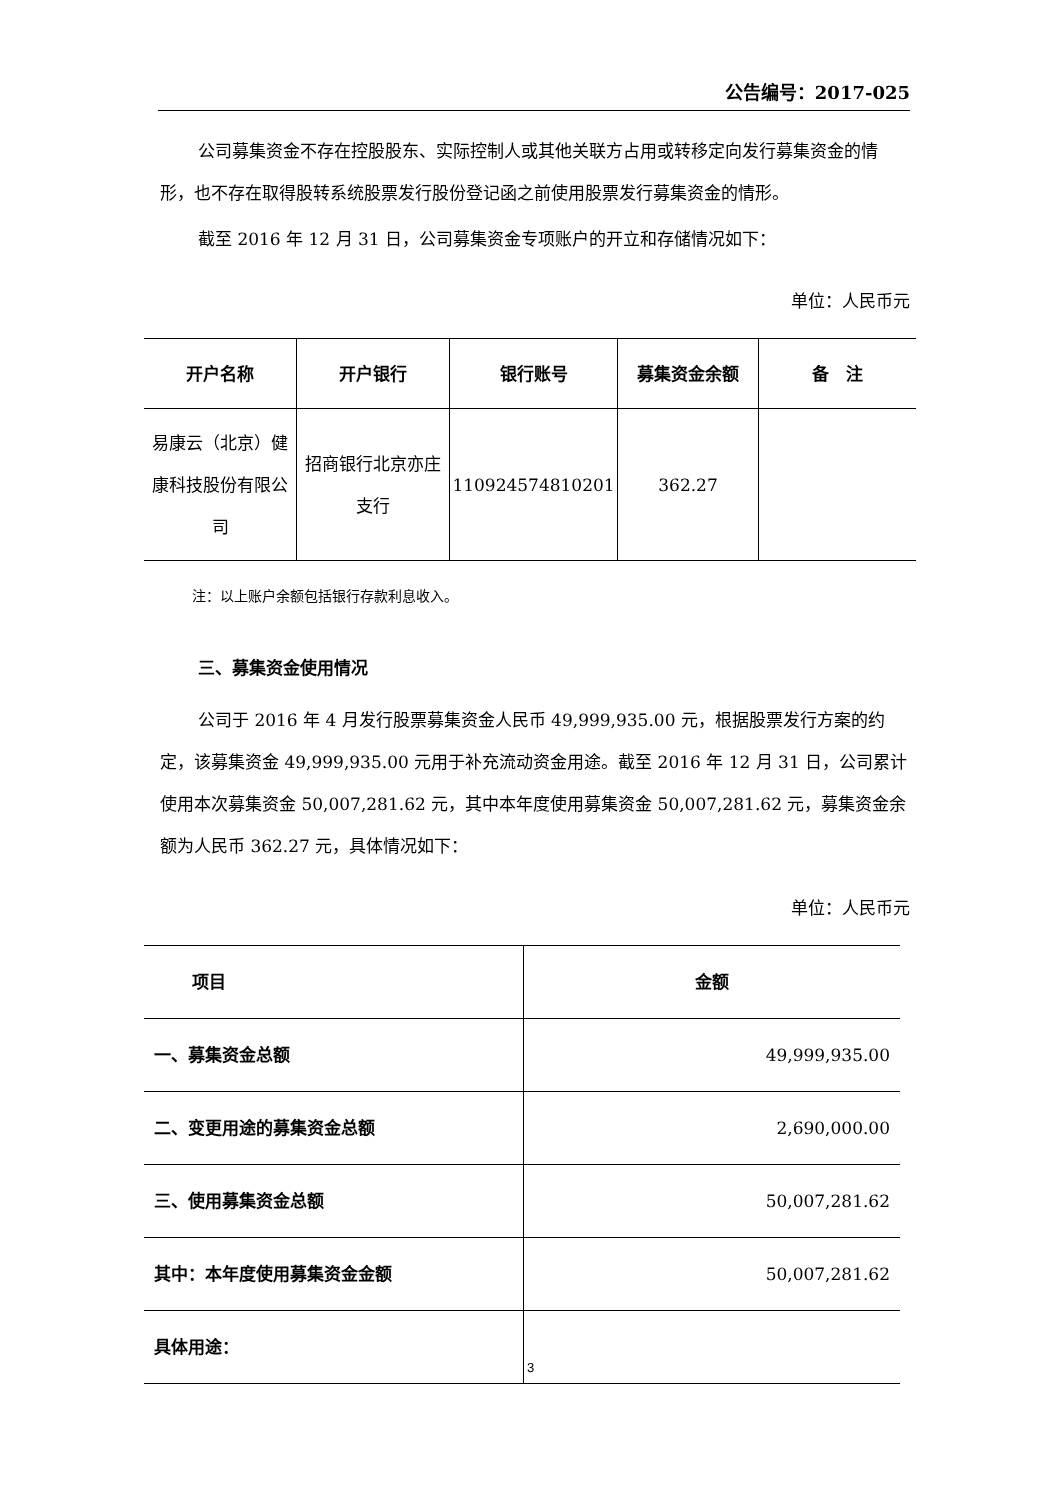公告编号：2017-025
公司募集资金不存在控股股东、实际控制人或其他关联方占用或转移定向发行募集资金的情形，也不存在取得股转系统股票发行股份登记函之前使用股票发行募集资金的情形。
截至 2016 年 12 月 31 日，公司募集资金专项账户的开立和存储情况如下：
单位：人民币元
| 开户名称 | 开户银行 | 银行账号 | 募集资金余额 | 备 注 |
| --- | --- | --- | --- | --- |
| 易康云（北京）健康科技股份有限公司 | 招商银行北京亦庄支行 | 110924574810201 | 362.27 | |
注：以上账户余额包括银行存款利息收入。
三、募集资金使用情况
公司于 2016 年 4 月发行股票募集资金人民币 49,999,935.00 元，根据股票发行方案的约定，该募集资金 49,999,935.00 元用于补充流动资金用途。截至 2016 年 12 月 31 日，公司累计使用本次募集资金 50,007,281.62 元，其中本年度使用募集资金 50,007,281.62 元，募集资金余额为人民币 362.27 元，具体情况如下：
单位：人民币元
| 项目 | 金额 |
| --- | --- |
| 一、募集资金总额 | 49,999,935.00 |
| 二、变更用途的募集资金总额 | 2,690,000.00 |
| 三、使用募集资金总额 | 50,007,281.62 |
| 其中：本年度使用募集资金金额 | 50,007,281.62 |
| 具体用途： | |
3